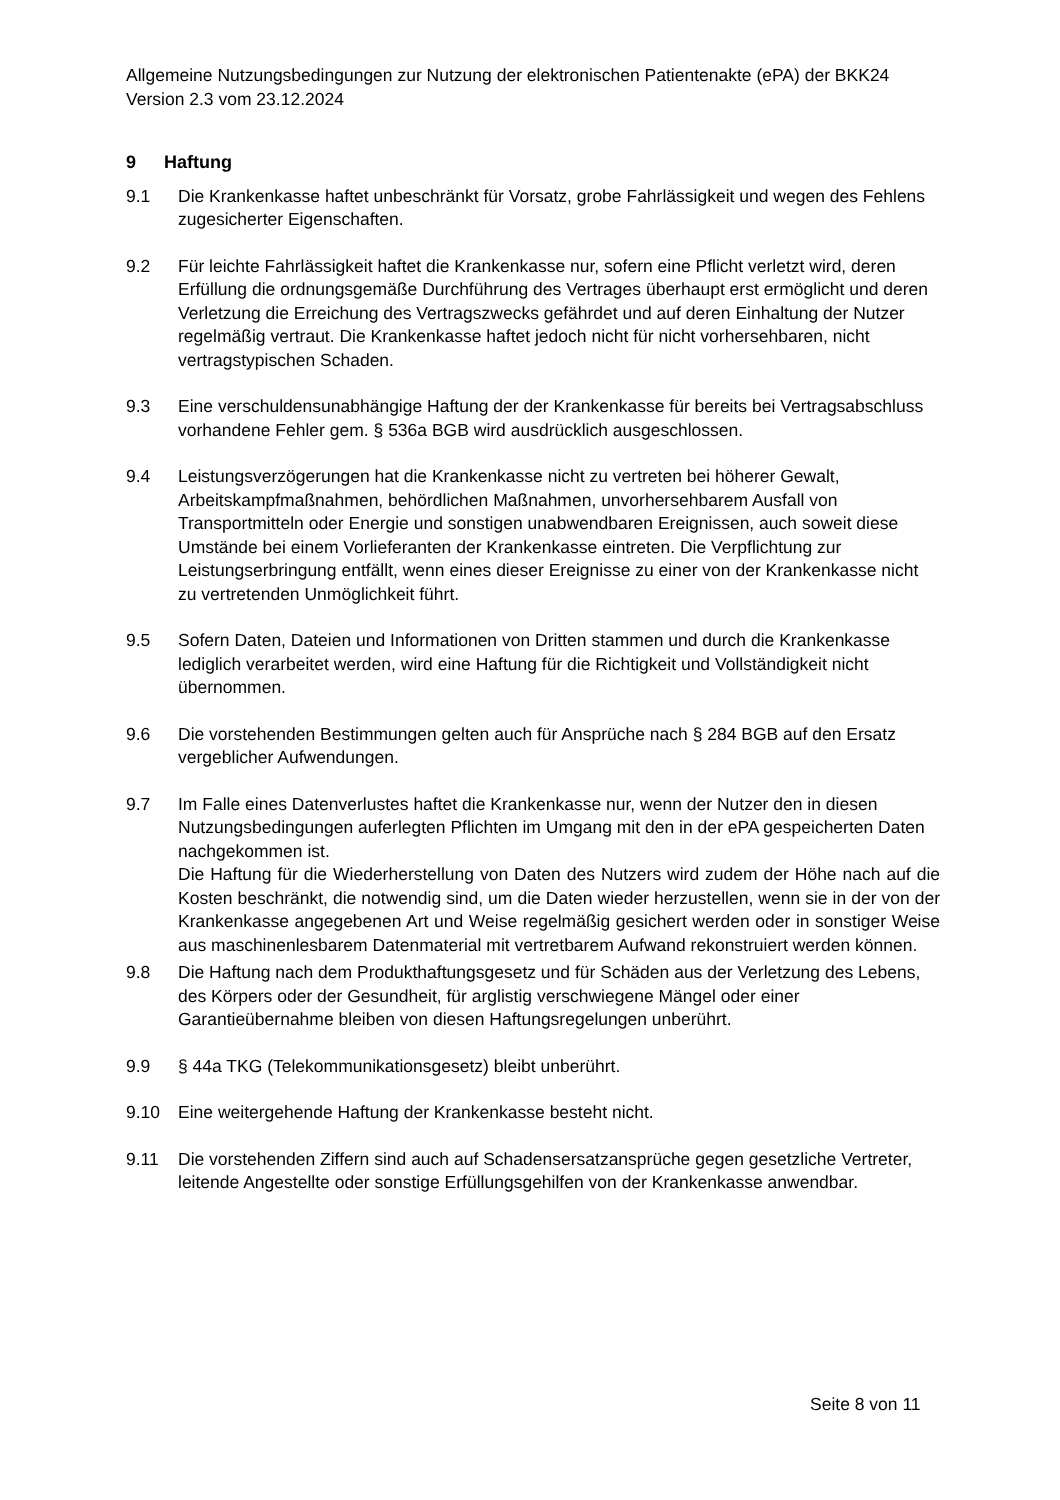Allgemeine Nutzungsbedingungen zur Nutzung der elektronischen Patientenakte (ePA) der BKK24 Version 2.3 vom 23.12.2024
9 Haftung
9.1 Die Krankenkasse haftet unbeschränkt für Vorsatz, grobe Fahrlässigkeit und wegen des Fehlens zugesicherter Eigenschaften.
9.2 Für leichte Fahrlässigkeit haftet die Krankenkasse nur, sofern eine Pflicht verletzt wird, deren Erfüllung die ordnungsgemäße Durchführung des Vertrages überhaupt erst ermöglicht und deren Verletzung die Erreichung des Vertragszwecks gefährdet und auf deren Einhaltung der Nutzer regelmäßig vertraut. Die Krankenkasse haftet jedoch nicht für nicht vorhersehbaren, nicht vertragstypischen Schaden.
9.3 Eine verschuldensunabhängige Haftung der der Krankenkasse für bereits bei Vertragsabschluss vorhandene Fehler gem. § 536a BGB wird ausdrücklich ausgeschlossen.
9.4 Leistungsverzögerungen hat die Krankenkasse nicht zu vertreten bei höherer Gewalt, Arbeitskampfmaßnahmen, behördlichen Maßnahmen, unvorhersehbarem Ausfall von Transportmitteln oder Energie und sonstigen unabwendbaren Ereignissen, auch soweit diese Umstände bei einem Vorlieferanten der Krankenkasse eintreten. Die Verpflichtung zur Leistungserbringung entfällt, wenn eines dieser Ereignisse zu einer von der Krankenkasse nicht zu vertretenden Unmöglichkeit führt.
9.5 Sofern Daten, Dateien und Informationen von Dritten stammen und durch die Krankenkasse lediglich verarbeitet werden, wird eine Haftung für die Richtigkeit und Vollständigkeit nicht übernommen.
9.6 Die vorstehenden Bestimmungen gelten auch für Ansprüche nach § 284 BGB auf den Ersatz vergeblicher Aufwendungen.
9.7 Im Falle eines Datenverlustes haftet die Krankenkasse nur, wenn der Nutzer den in diesen Nutzungsbedingungen auferlegten Pflichten im Umgang mit den in der ePA gespeicherten Daten nachgekommen ist.
Die Haftung für die Wiederherstellung von Daten des Nutzers wird zudem der Höhe nach auf die Kosten beschränkt, die notwendig sind, um die Daten wieder herzustellen, wenn sie in der von der Krankenkasse angegebenen Art und Weise regelmäßig gesichert werden oder in sonstiger Weise aus maschinenlesbarem Datenmaterial mit vertretbarem Aufwand rekonstruiert werden können.
9.8 Die Haftung nach dem Produkthaftungsgesetz und für Schäden aus der Verletzung des Lebens, des Körpers oder der Gesundheit, für arglistig verschwiegene Mängel oder einer Garantieübernahme bleiben von diesen Haftungsregelungen unberührt.
9.9 § 44a TKG (Telekommunikationsgesetz) bleibt unberührt.
9.10 Eine weitergehende Haftung der Krankenkasse besteht nicht.
9.11 Die vorstehenden Ziffern sind auch auf Schadensersatzansprüche gegen gesetzliche Vertreter, leitende Angestellte oder sonstige Erfüllungsgehilfen von der Krankenkasse anwendbar.
Seite 8 von 11